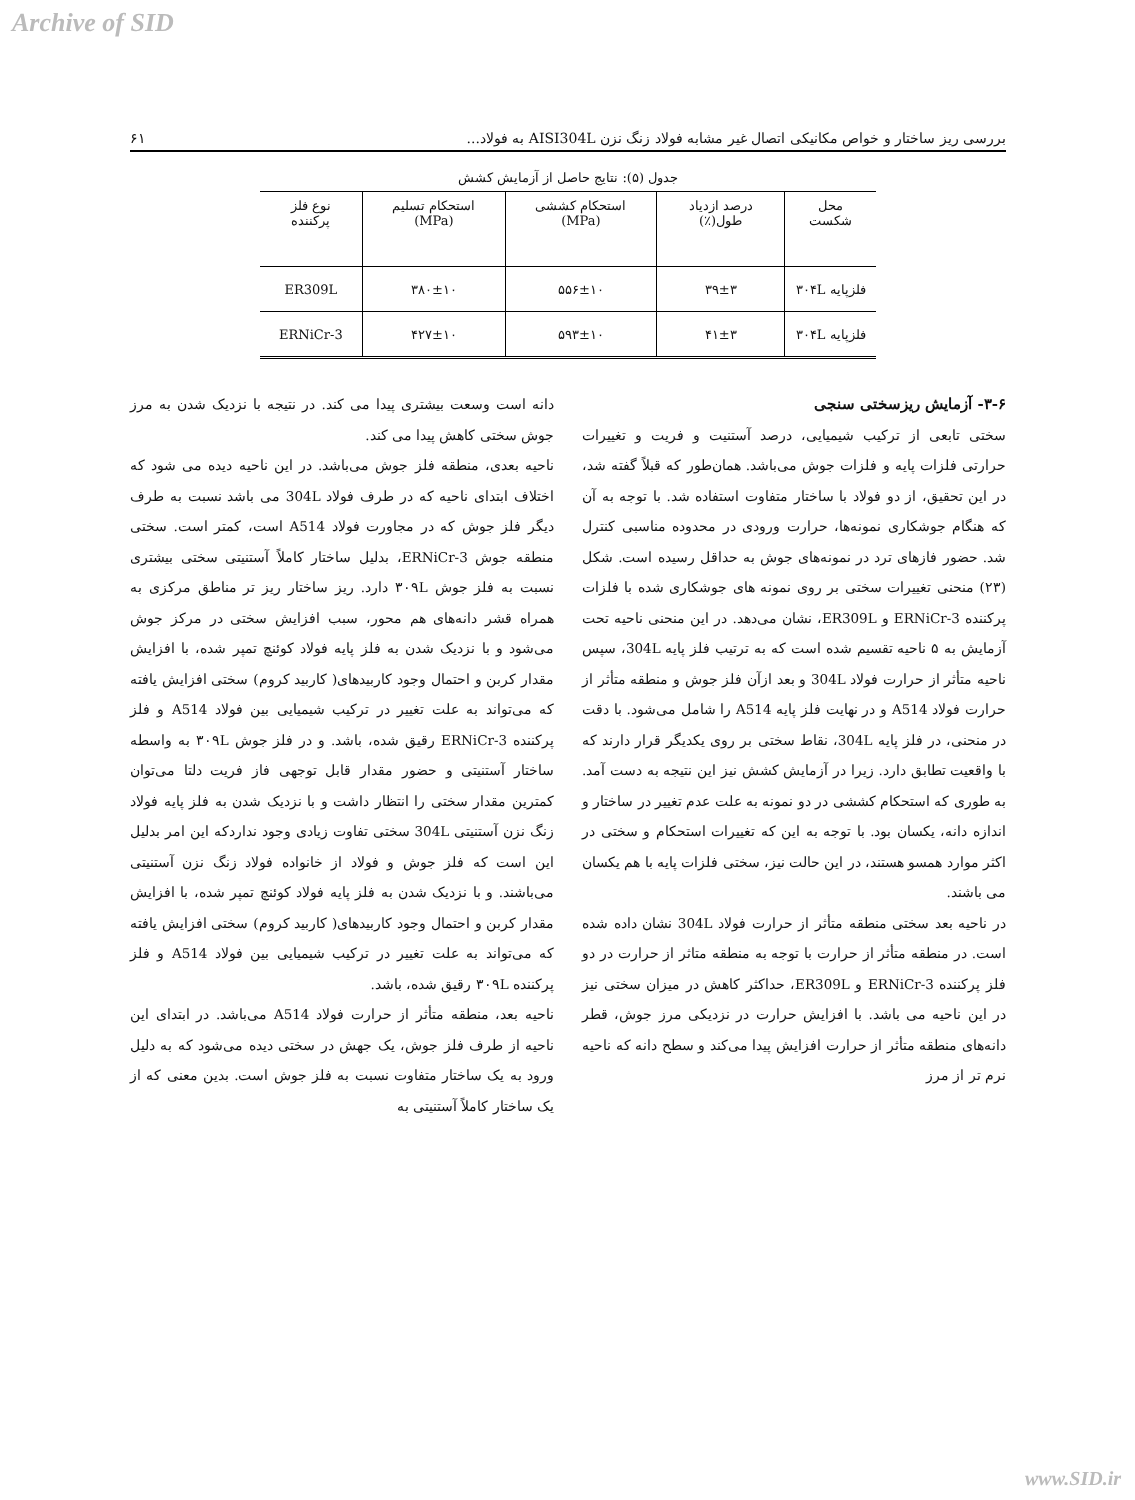Archive of SID
بررسی ریز ساختار و خواص مکانیکی اتصال غیر مشابه فولاد زنگ نزن AISI304L به فولاد... ۶۱
جدول (۵): نتایج حاصل از آزمایش کشش
| محل شکست | درصد ازدیاد طول(٪) | استحکام کششی (MPa) | استحکام تسلیم (MPa) | نوع فلز پرکننده |
| --- | --- | --- | --- | --- |
| فلزپایه ۳۰۴L | ۳۹±۳ | ۵۵۶±۱۰ | ۳۸۰±۱۰ | ER309L |
| فلزپایه ۳۰۴L | ۴۱±۳ | ۵۹۳±۱۰ | ۴۲۷±۱۰ | ERNiCr-3 |
۳-۶- آزمایش ریزسختی سنجی
سختی تابعی از ترکیب شیمیایی، درصد آستنیت و فریت و تغییرات حرارتی فلزات پایه و فلزات جوش می‌باشد. همان‌طور که قبلاً گفته شد، در این تحقیق، از دو فولاد با ساختار متفاوت استفاده شد. با توجه به آن که هنگام جوشکاری نمونه‌ها، حرارت ورودی در محدوده مناسبی کنترل شد. حضور فازهای ترد در نمونه‌های جوش به حداقل رسیده است. شکل (۲۳) منحنی تغییرات سختی بر روی نمونه های جوشکاری شده با فلزات پرکننده ERNiCr-3 و ER309L، نشان می‌دهد. در این منحنی ناحیه تحت آزمایش به ۵ ناحیه تقسیم شده است که به ترتیب فلز پایه 304L، سپس ناحیه متأثر از حرارت فولاد 304L و بعد ازآن فلز جوش و منطقه متأثر از حرارت فولاد A514 و در نهایت فلز پایه A514 را شامل می‌شود. با دقت در منحنی، در فلز پایه 304L، نقاط سختی بر روی یکدیگر قرار دارند که با واقعیت تطابق دارد. زیرا در آزمایش کشش نیز این نتیجه به دست آمد. به طوری که استحکام کششی در دو نمونه به علت عدم تغییر در ساختار و اندازه دانه، یکسان بود. با توجه به این که تغییرات استحکام و سختی در اکثر موارد همسو هستند، در این حالت نیز، سختی فلزات پایه با هم یکسان می باشند.
در ناحیه بعد سختی منطقه متأثر از حرارت فولاد 304L نشان داده شده است. در منطقه متأثر از حرارت با توجه به منطقه متاثر از حرارت در دو فلز پرکننده ERNiCr-3 و ER309L، حداکثر کاهش در میزان سختی نیز در این ناحیه می باشد. با افزایش حرارت در نزدیکی مرز جوش، قطر دانه‌های منطقه متأثر از حرارت افزایش پیدا می‌کند و سطح دانه که ناحیه نرم تر از مرز
دانه است وسعت بیشتری پیدا می کند. در نتیجه با نزدیک شدن به مرز جوش سختی کاهش پیدا می کند.
ناحیه بعدی، منطقه فلز جوش می‌باشد. در این ناحیه دیده می شود که اختلاف ابتدای ناحیه که در طرف فولاد 304L می باشد نسبت به طرف دیگر فلز جوش که در مجاورت فولاد A514 است، کمتر است. سختی منطقه جوش ERNiCr-3، بدلیل ساختار کاملاً آستنیتی سختی بیشتری نسبت به فلز جوش ۳۰۹L دارد. ریز ساختار ریز تر مناطق مرکزی به همراه قشر دانه‌های هم محور، سبب افزایش سختی در مرکز جوش می‌شود و با نزدیک شدن به فلز پایه فولاد کوئنچ تمپر شده، با افزایش مقدار کربن و احتمال وجود کاربیدهای( کاربید کروم) سختی افزایش یافته که می‌تواند به علت تغییر در ترکیب شیمیایی بین فولاد A514 و فلز پرکننده ERNiCr-3 رقیق شده، باشد. و در فلز جوش ۳۰۹L به واسطه ساختار آستنیتی و حضور مقدار قابل توجهی فاز فریت دلتا می‌توان کمترین مقدار سختی را انتظار داشت و با نزدیک شدن به فلز پایه فولاد زنگ نزن آستنیتی 304L سختی تفاوت زیادی وجود نداردکه این امر بدلیل این است که فلز جوش و فولاد از خانواده فولاد زنگ نزن آستنیتی می‌باشند. و با نزدیک شدن به فلز پایه فولاد کوئنچ تمپر شده، با افزایش مقدار کربن و احتمال وجود کاربیدهای( کاربید کروم) سختی افزایش یافته که می‌تواند به علت تغییر در ترکیب شیمیایی بین فولاد A514 و فلز پرکننده ۳۰۹L رقیق شده، باشد.
ناحیه بعد، منطقه متأثر از حرارت فولاد A514 می‌باشد. در ابتدای این ناحیه از طرف فلز جوش، یک جهش در سختی دیده می‌شود که به دلیل ورود به یک ساختار متفاوت نسبت به فلز جوش است. بدین معنی که از یک ساختار کاملاً آستنیتی به
www.SID.ir